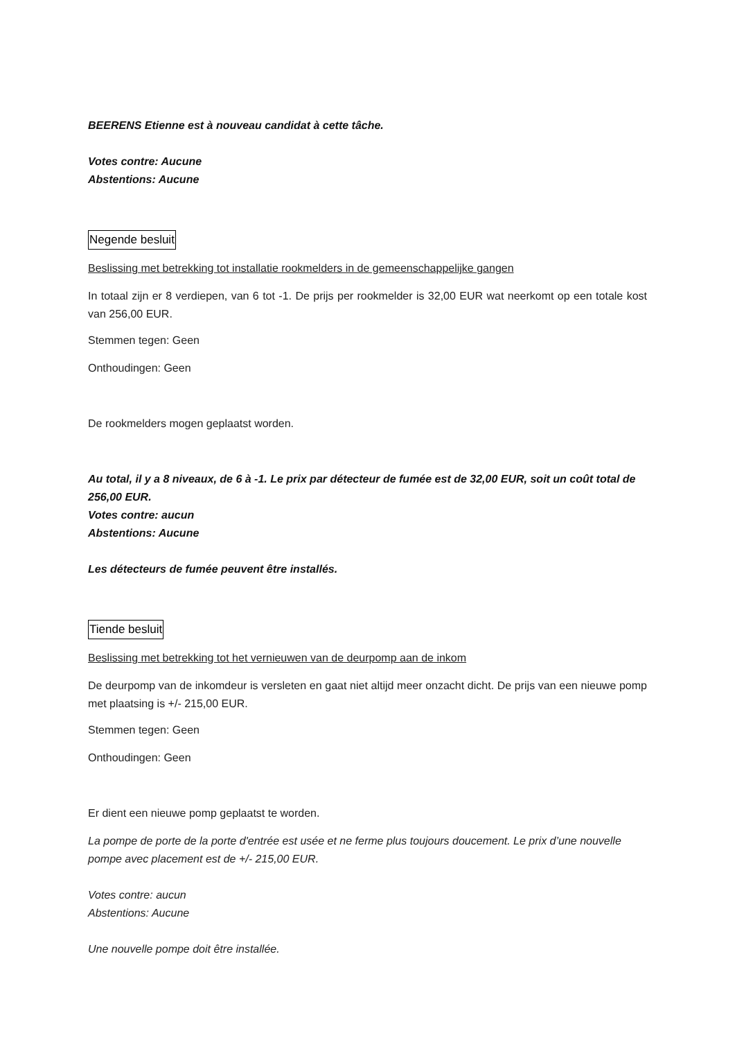BEERENS Etienne est à nouveau candidat à cette tâche.
Votes contre: Aucune
Abstentions: Aucune
Negende besluit
Beslissing met betrekking tot installatie rookmelders in de gemeenschappelijke gangen
In totaal zijn er 8 verdiepen, van 6 tot -1. De prijs per rookmelder is 32,00 EUR wat neerkomt op een totale kost van 256,00 EUR.
Stemmen tegen: Geen
Onthoudingen: Geen
De rookmelders mogen geplaatst worden.
Au total, il y a 8 niveaux, de 6 à -1. Le prix par détecteur de fumée est de 32,00 EUR, soit un coût total de 256,00 EUR.
Votes contre: aucun
Abstentions: Aucune
Les détecteurs de fumée peuvent être installés.
Tiende besluit
Beslissing met betrekking tot het vernieuwen van de deurpomp aan de inkom
De deurpomp van de inkomdeur is versleten en gaat niet altijd meer onzacht dicht. De prijs van een nieuwe pomp met plaatsing is +/- 215,00 EUR.
Stemmen tegen: Geen
Onthoudingen: Geen
Er dient een nieuwe pomp geplaatst te worden.
La pompe de porte de la porte d'entrée est usée et ne ferme plus toujours doucement. Le prix d’une nouvelle pompe avec placement est de +/- 215,00 EUR.
Votes contre: aucun
Abstentions: Aucune
Une nouvelle pompe doit être installée.